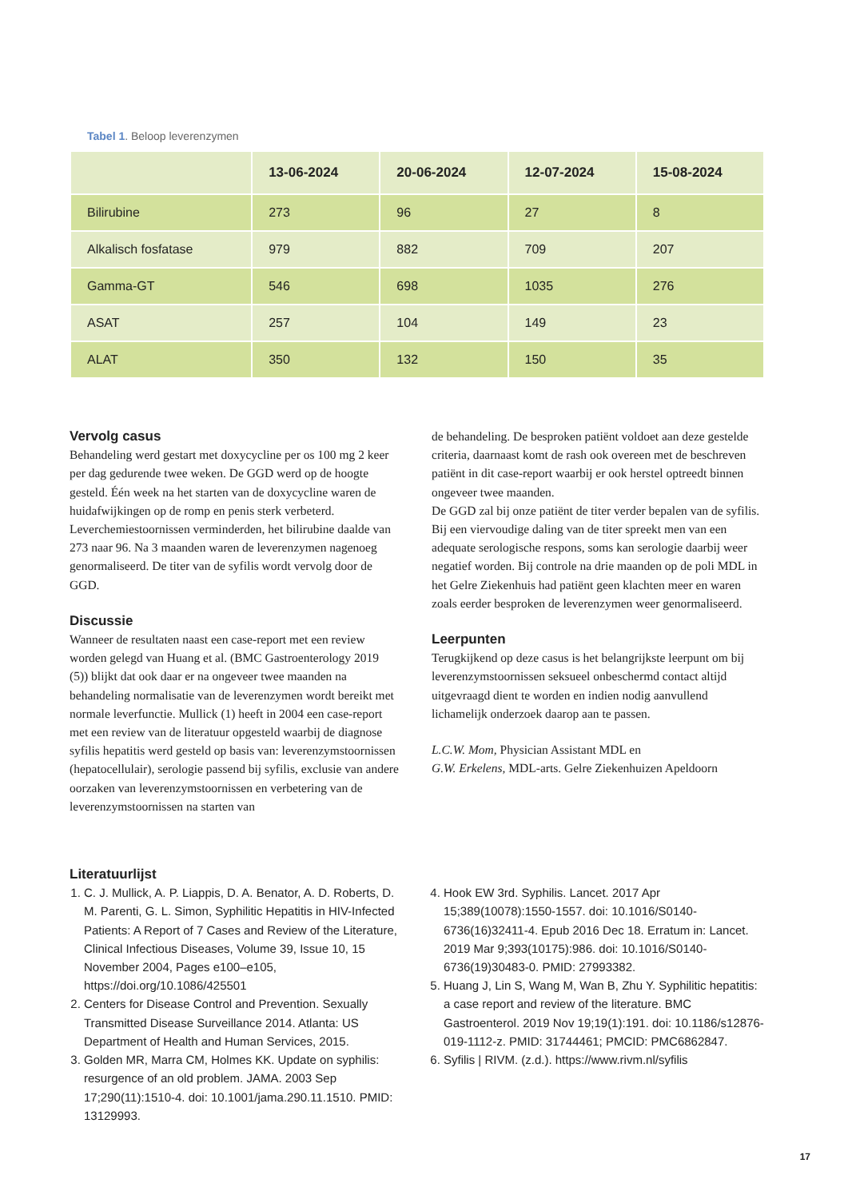Tabel 1. Beloop leverenzymen
| | 13-06-2024 | 20-06-2024 | 12-07-2024 | 15-08-2024 |
| --- | --- | --- | --- | --- |
| Bilirubine | 273 | 96 | 27 | 8 |
| Alkalisch fosfatase | 979 | 882 | 709 | 207 |
| Gamma-GT | 546 | 698 | 1035 | 276 |
| ASAT | 257 | 104 | 149 | 23 |
| ALAT | 350 | 132 | 150 | 35 |
Vervolg casus
Behandeling werd gestart met doxycycline per os 100 mg 2 keer per dag gedurende twee weken. De GGD werd op de hoogte gesteld. Één week na het starten van de doxycycline waren de huidafwijkingen op de romp en penis sterk verbeterd. Leverchemiestoornissen verminderden, het bilirubine daalde van 273 naar 96. Na 3 maanden waren de leverenzymen nagenoeg genormaliseerd. De titer van de syfilis wordt vervolg door de GGD.
Discussie
Wanneer de resultaten naast een case-report met een review worden gelegd van Huang et al. (BMC Gastroenterology 2019 (5)) blijkt dat ook daar er na ongeveer twee maanden na behandeling normalisatie van de leverenzymen wordt bereikt met normale leverfunctie. Mullick (1) heeft in 2004 een case-report met een review van de literatuur opgesteld waarbij de diagnose syfilis hepatitis werd gesteld op basis van: leverenzymstoornissen (hepatocellulair), serologie passend bij syfilis, exclusie van andere oorzaken van leverenzymstoornissen en verbetering van de leverenzymstoornissen na starten van
de behandeling. De besproken patiënt voldoet aan deze gestelde criteria, daarnaast komt de rash ook overeen met de beschreven patiënt in dit case-report waarbij er ook herstel optreedt binnen ongeveer twee maanden.
De GGD zal bij onze patiënt de titer verder bepalen van de syfilis. Bij een viervoudige daling van de titer spreekt men van een adequate serologische respons, soms kan serologie daarbij weer negatief worden. Bij controle na drie maanden op de poli MDL in het Gelre Ziekenhuis had patiënt geen klachten meer en waren zoals eerder besproken de leverenzymen weer genormaliseerd.
Leerpunten
Terugkijkend op deze casus is het belangrijkste leerpunt om bij leverenzymstoornissen seksueel onbeschermd contact altijd uitgevraagd dient te worden en indien nodig aanvullend lichamelijk onderzoek daarop aan te passen.
L.C.W. Mom, Physician Assistant MDL en
G.W. Erkelens, MDL-arts. Gelre Ziekenhuizen Apeldoorn
Literatuurlijst
1. C. J. Mullick, A. P. Liappis, D. A. Benator, A. D. Roberts, D. M. Parenti, G. L. Simon, Syphilitic Hepatitis in HIV-Infected Patients: A Report of 7 Cases and Review of the Literature, Clinical Infectious Diseases, Volume 39, Issue 10, 15 November 2004, Pages e100–e105, https://doi.org/10.1086/425501
2. Centers for Disease Control and Prevention. Sexually Transmitted Disease Surveillance 2014. Atlanta: US Department of Health and Human Services, 2015.
3. Golden MR, Marra CM, Holmes KK. Update on syphilis: resurgence of an old problem. JAMA. 2003 Sep 17;290(11):1510-4. doi: 10.1001/jama.290.11.1510. PMID: 13129993.
4. Hook EW 3rd. Syphilis. Lancet. 2017 Apr 15;389(10078):1550-1557. doi: 10.1016/S0140-6736(16)32411-4. Epub 2016 Dec 18. Erratum in: Lancet. 2019 Mar 9;393(10175):986. doi: 10.1016/S0140-6736(19)30483-0. PMID: 27993382.
5. Huang J, Lin S, Wang M, Wan B, Zhu Y. Syphilitic hepatitis: a case report and review of the literature. BMC Gastroenterol. 2019 Nov 19;19(1):191. doi: 10.1186/s12876-019-1112-z. PMID: 31744461; PMCID: PMC6862847.
6. Syfilis | RIVM. (z.d.). https://www.rivm.nl/syfilis
17